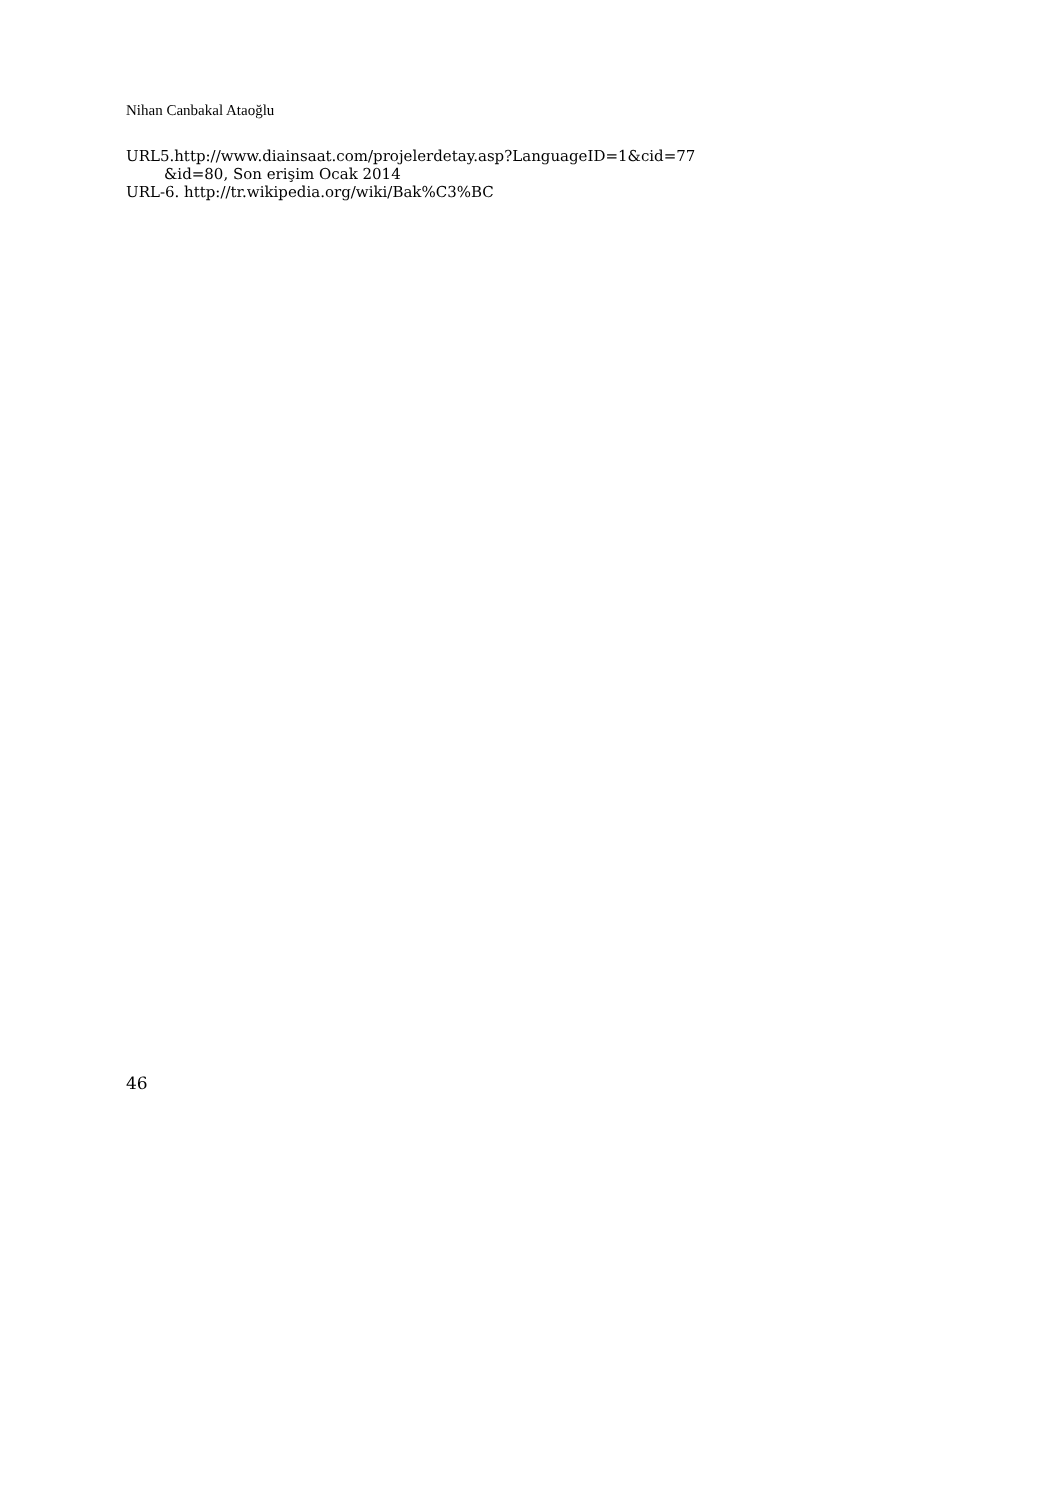Nihan Canbakal Ataoğlu
URL5.http://www.diainsaat.com/projelerdetay.asp?LanguageID=1&cid=77
&id=80, Son erişim Ocak 2014
URL-6. http://tr.wikipedia.org/wiki/Bak%C3%BC
46